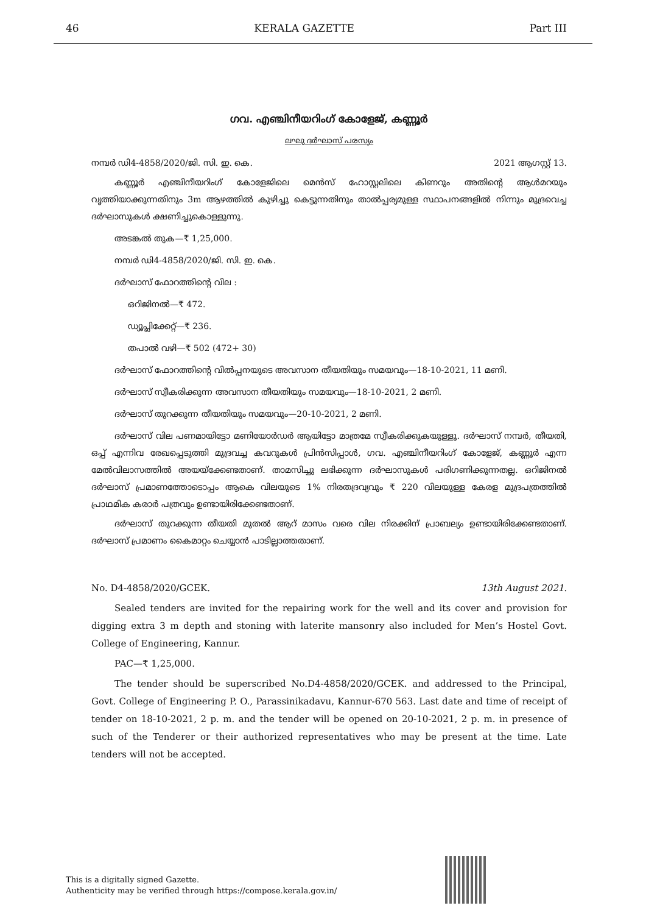46 KERALA GAZETTE Part III
ഗവ. എഞ്ചിനീയറിംഗ് കോളേജ്, കണ്ണൂർ
ലഘു ദർഘാസ് പരസ്യം
നമ്പർ ഡി4-4858/2020/ജി. സി. ഇ. കെ. 2021 ആഗസ്റ്റ് 13.
കണ്ണൂർ എഞ്ചിനീയറിംഗ് കോളേജിലെ മെൻസ് ഹോസ്റ്റലിലെ കിണറും അതിന്റെ ആൾമറയും വൃത്തിയാക്കുന്നതിനും 3m ആഴത്തിൽ കുഴിച്ചു കെട്ടുന്നതിനും താൽപ്പര്യമുള്ള സ്ഥാപനങ്ങളിൽ നിന്നും മുദ്രവെച്ച ദർഘാസുകൾ ക്ഷണിച്ചുകൊള്ളുന്നു.
അടങ്കൽ തുക—₹ 1,25,000.
നമ്പർ ഡി4-4858/2020/ജി. സി. ഇ. കെ.
ദർഘാസ് ഫോറത്തിന്റെ വില :
ഒറിജിനൽ—₹ 472.
ഡ്യൂപ്ലിക്കേറ്റ്—₹ 236.
തപാൽ വഴി—₹ 502 (472+ 30)
ദർഘാസ് ഫോറത്തിന്റെ വിൽപ്പനയുടെ അവസാന തീയതിയും സമയവും—18-10-2021, 11 മണി.
ദർഘാസ് സ്വീകരിക്കുന്ന അവസാന തീയതിയും സമയവും—18-10-2021, 2 മണി.
ദർഘാസ് തുറക്കുന്ന തീയതിയും സമയവും—20-10-2021, 2 മണി.
ദർഘാസ് വില പണമായിട്ടോ മണിയോർഡർ ആയിട്ടോ മാത്രമേ സ്വീകരിക്കുകയുള്ളൂ. ദർഘാസ് നമ്പർ, തീയതി, ഒപ്പ് എന്നിവ രേഖപ്പെടുത്തി മുദ്രവച്ച കവറുകൾ പ്രിൻസിപ്പാൾ, ഗവ. എഞ്ചിനീയറിംഗ് കോളേജ്, കണ്ണൂർ എന്ന മേൽവിലാസത്തിൽ അയയ്ക്കേണ്ടതാണ്. താമസിച്ചു ലഭിക്കുന്ന ദർഘാസുകൾ പരിഗണിക്കുന്നതല്ല. ഒറിജിനൽ ദർഘാസ് പ്രമാണത്തോടൊപ്പം ആകെ വിലയുടെ 1% നിരതദ്രവ്യവും ₹ 220 വിലയുള്ള കേരള മുദ്രപത്രത്തിൽ പ്രാഥമിക കരാർ പത്രവും ഉണ്ടായിരിക്കേണ്ടതാണ്.
ദർഘാസ് തുറക്കുന്ന തീയതി മുതൽ ആറ് മാസം വരെ വില നിരക്കിന് പ്രാബല്യം ഉണ്ടായിരിക്കേണ്ടതാണ്. ദർഘാസ് പ്രമാണം കൈമാറ്റം ചെയ്യാൻ പാടില്ലാത്തതാണ്.
No. D4-4858/2020/GCEK. 13th August 2021.
Sealed tenders are invited for the repairing work for the well and its cover and provision for digging extra 3 m depth and stoning with laterite mansonry also included for Men’s Hostel Govt. College of Engineering, Kannur.
PAC—₹ 1,25,000.
The tender should be superscribed No.D4-4858/2020/GCEK. and addressed to the Principal, Govt. College of Engineering P. O., Parassinikadavu, Kannur-670 563. Last date and time of receipt of tender on 18-10-2021, 2 p. m. and the tender will be opened on 20-10-2021, 2 p. m. in presence of such of the Tenderer or their authorized representatives who may be present at the time. Late tenders will not be accepted.
This is a digitally signed Gazette.
Authenticity may be verified through https://compose.kerala.gov.in/